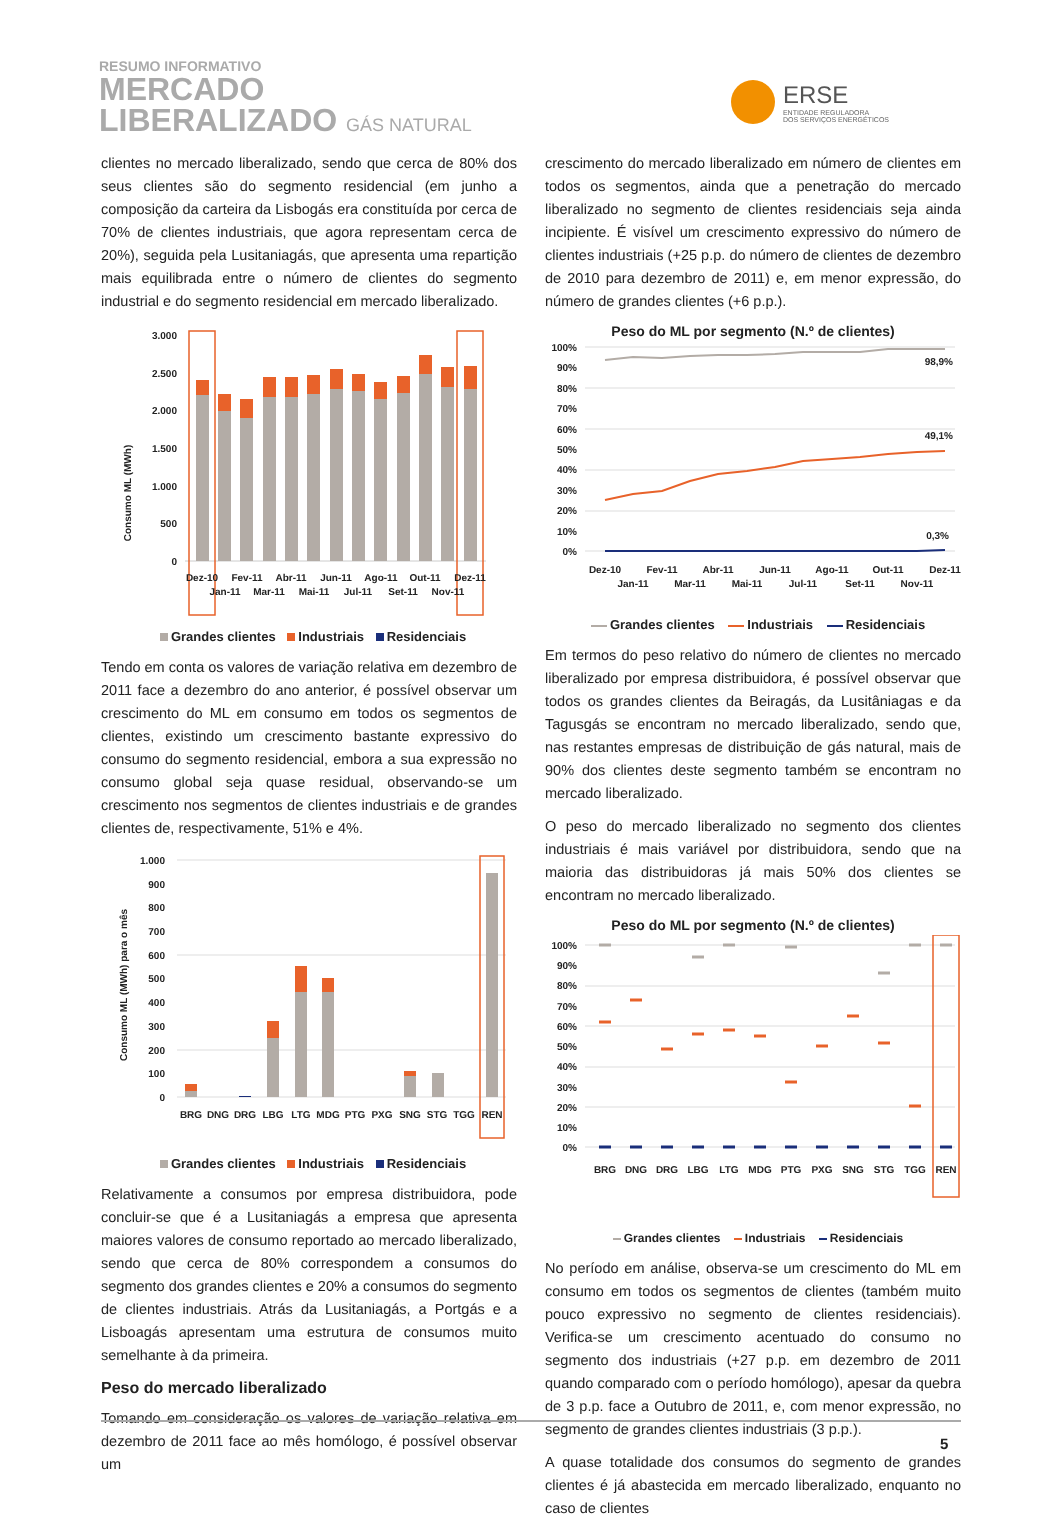RESUMO INFORMATIVO
MERCADO
LIBERALIZADO GÁS NATURAL
ERSE
ENTIDADE REGULADORA
DOS SERVIÇOS ENERGÉTICOS
clientes no mercado liberalizado, sendo que cerca de 80% dos seus clientes são do segmento residencial (em junho a composição da carteira da Lisbogás era constituída por cerca de 70% de clientes industriais, que agora representam cerca de 20%), seguida pela Lusitaniagás, que apresenta uma repartição mais equilibrada entre o número de clientes do segmento industrial e do segmento residencial em mercado liberalizado.
Consumo ML (MWh)
3.000
2.500
2.000
1.500
1.000
500
0
Dez-10
Jan-11
Fev-11
Mar-11
Abr-11
Mai-11
Jun-11
Jul-11
Ago-11
Set-11
Out-11
Nov-11
Dez-11
Grandes clientes Industriais Residenciais
Tendo em conta os valores de variação relativa em dezembro de 2011 face a dezembro do ano anterior, é possível observar um crescimento do ML em consumo em todos os segmentos de clientes, existindo um crescimento bastante expressivo do consumo do segmento residencial, embora a sua expressão no consumo global seja quase residual, observando-se um crescimento nos segmentos de clientes industriais e de grandes clientes de, respectivamente, 51% e 4%.
Consumo ML (MWh) para o mês
1.000
900
800
700
600
500
400
300
200
100
0
BRG
DNG
DRG
LBG
LTG
MDG
PTG
PXG
SNG
STG
TGG
REN
Grandes clientes Industriais Residenciais
Relativamente a consumos por empresa distribuidora, pode concluir-se que é a Lusitaniagás a empresa que apresenta maiores valores de consumo reportado ao mercado liberalizado, sendo que cerca de 80% correspondem a consumos do segmento dos grandes clientes e 20% a consumos do segmento de clientes industriais. Atrás da Lusitaniagás, a Portgás e a Lisboagás apresentam uma estrutura de consumos muito semelhante à da primeira.
Peso do mercado liberalizado
Tomando em consideração os valores de variação relativa em dezembro de 2011 face ao mês homólogo, é possível observar um
crescimento do mercado liberalizado em número de clientes em todos os segmentos, ainda que a penetração do mercado liberalizado no segmento de clientes residenciais seja ainda incipiente. É visível um crescimento expressivo do número de clientes industriais (+25 p.p. do número de clientes de dezembro de 2010 para dezembro de 2011) e, em menor expressão, do número de grandes clientes (+6 p.p.).
Peso do ML por segmento (N.º de clientes)
100%
90%
80%
70%
60%
50%
40%
30%
20%
10%
0%
98,9%
49,1%
0,3%
Dez-10
Jan-11
Fev-11
Mar-11
Abr-11
Mai-11
Jun-11
Jul-11
Ago-11
Set-11
Out-11
Nov-11
Dez-11
Grandes clientes Industriais Residenciais
Em termos do peso relativo do número de clientes no mercado liberalizado por empresa distribuidora, é possível observar que todos os grandes clientes da Beiragás, da Lusitâniagas e da Tagusgás se encontram no mercado liberalizado, sendo que, nas restantes empresas de distribuição de gás natural, mais de 90% dos clientes deste segmento também se encontram no mercado liberalizado.
O peso do mercado liberalizado no segmento dos clientes industriais é mais variável por distribuidora, sendo que na maioria das distribuidoras já mais 50% dos clientes se encontram no mercado liberalizado.
Peso do ML por segmento (N.º de clientes)
100%
90%
80%
70%
60%
50%
40%
30%
20%
10%
0%
BRG
DNG
DRG
LBG
LTG
MDG
PTG
PXG
SNG
STG
TGG
REN
Grandes clientes Industriais Residenciais
No período em análise, observa-se um crescimento do ML em consumo em todos os segmentos de clientes (também muito pouco expressivo no segmento de clientes residenciais). Verifica-se um crescimento acentuado do consumo no segmento dos industriais (+27 p.p. em dezembro de 2011 quando comparado com o período homólogo), apesar da quebra de 3 p.p. face a Outubro de 2011, e, com menor expressão, no segmento de grandes clientes industriais (3 p.p.).
A quase totalidade dos consumos do segmento de grandes clientes é já abastecida em mercado liberalizado, enquanto no caso de clientes
5